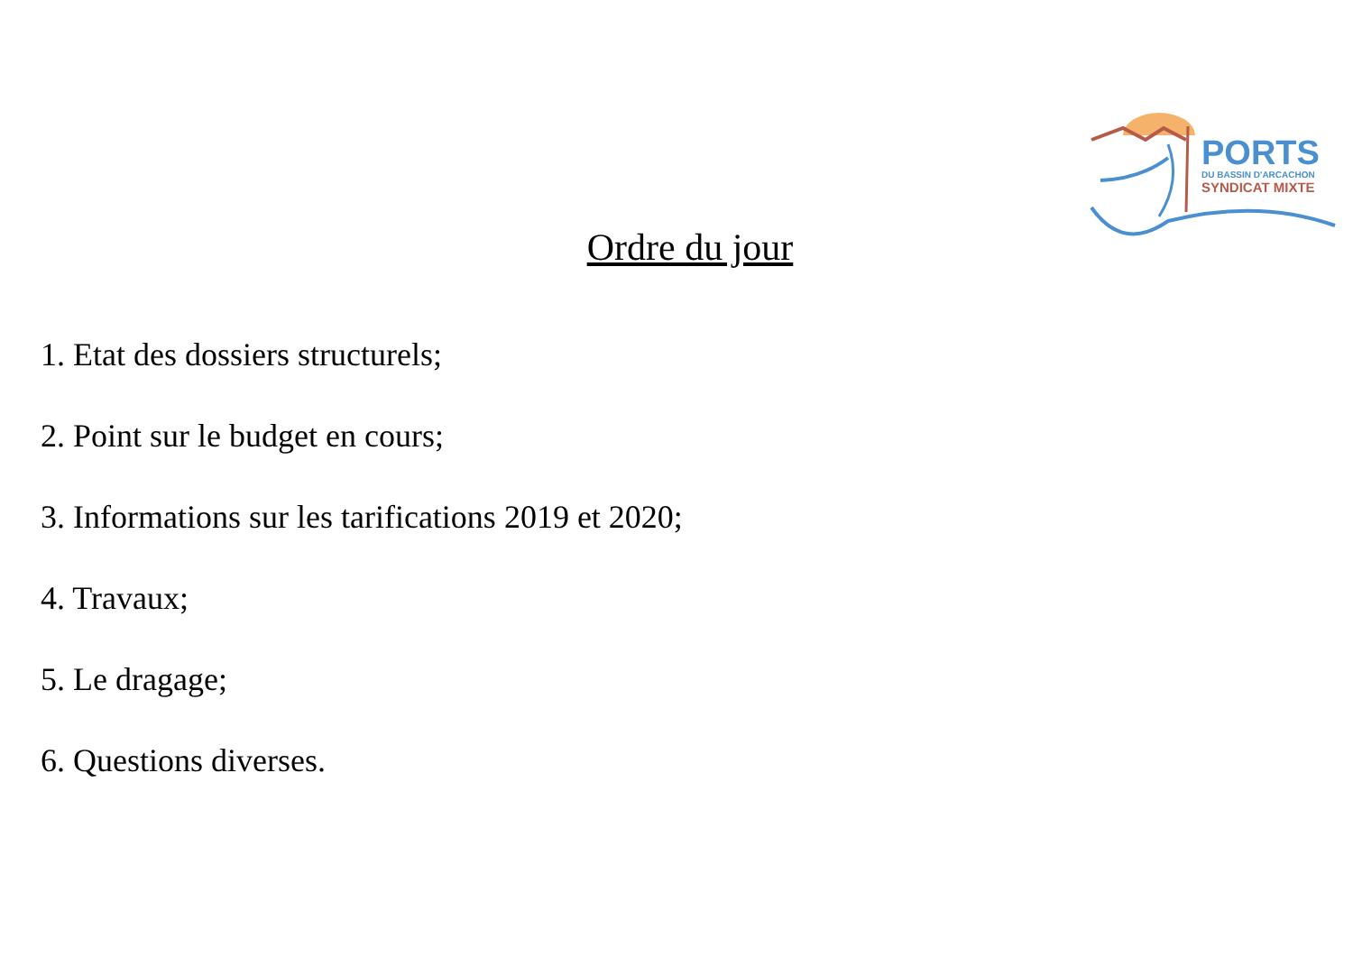PORTS
DU BASSIN D'ARCACHON
SYNDICAT MIXTE
Ordre du jour
1. Etat des dossiers structurels;
2. Point sur le budget en cours;
3. Informations sur les tarifications 2019 et 2020;
4. Travaux;
5. Le dragage;
6. Questions diverses.